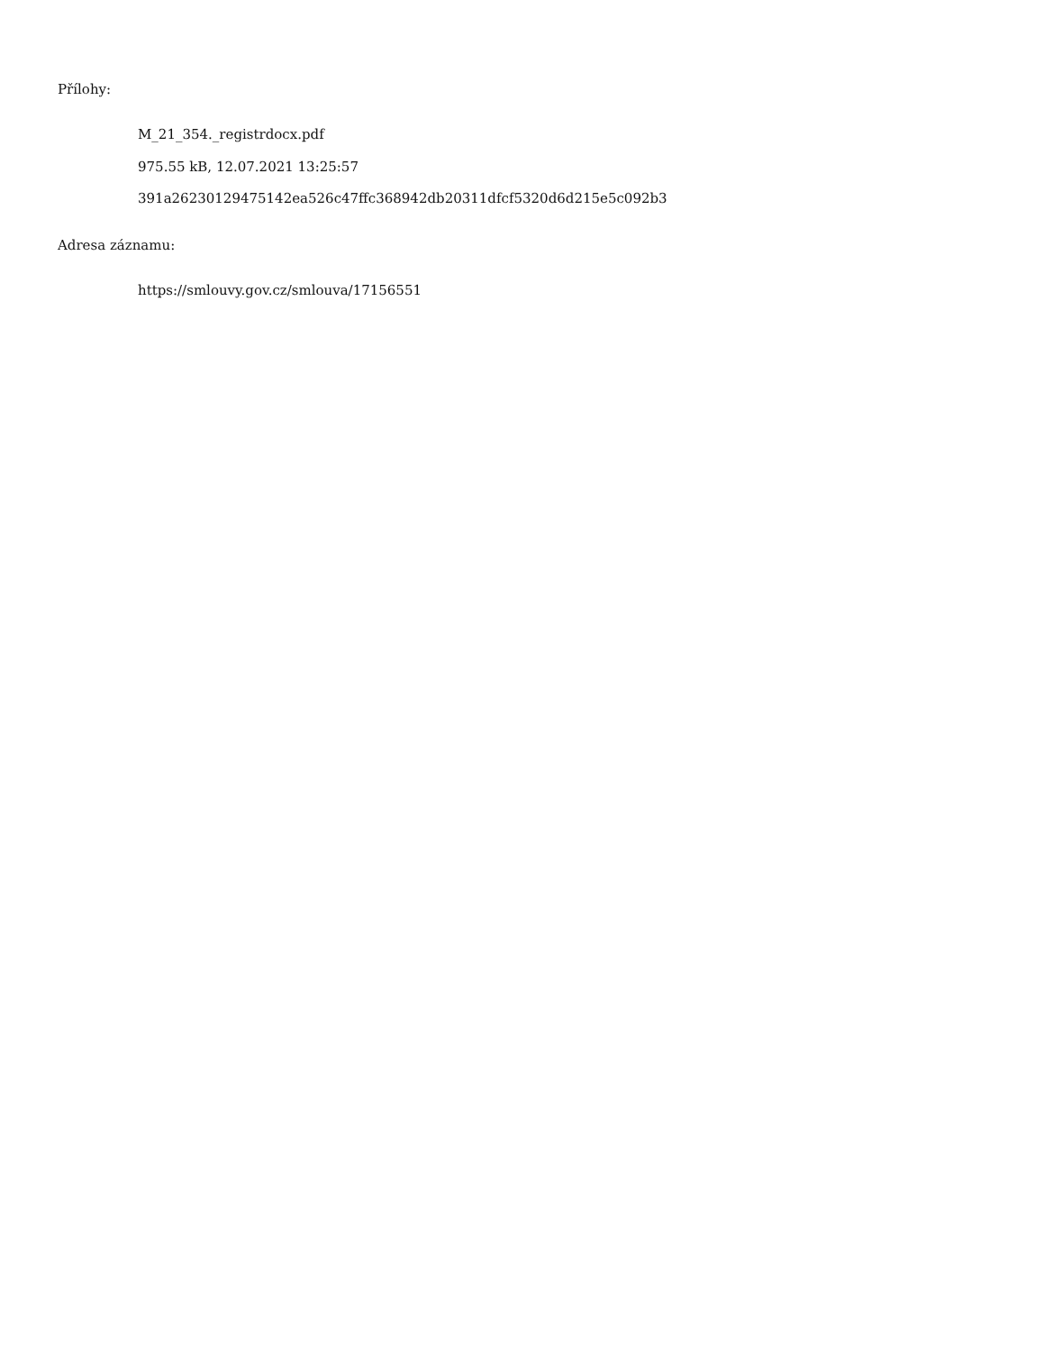Přílohy:
M_21_354._registrdocx.pdf
975.55 kB, 12.07.2021 13:25:57
391a26230129475142ea526c47ffc368942db20311dfcf5320d6d215e5c092b3
Adresa záznamu:
https://smlouvy.gov.cz/smlouva/17156551